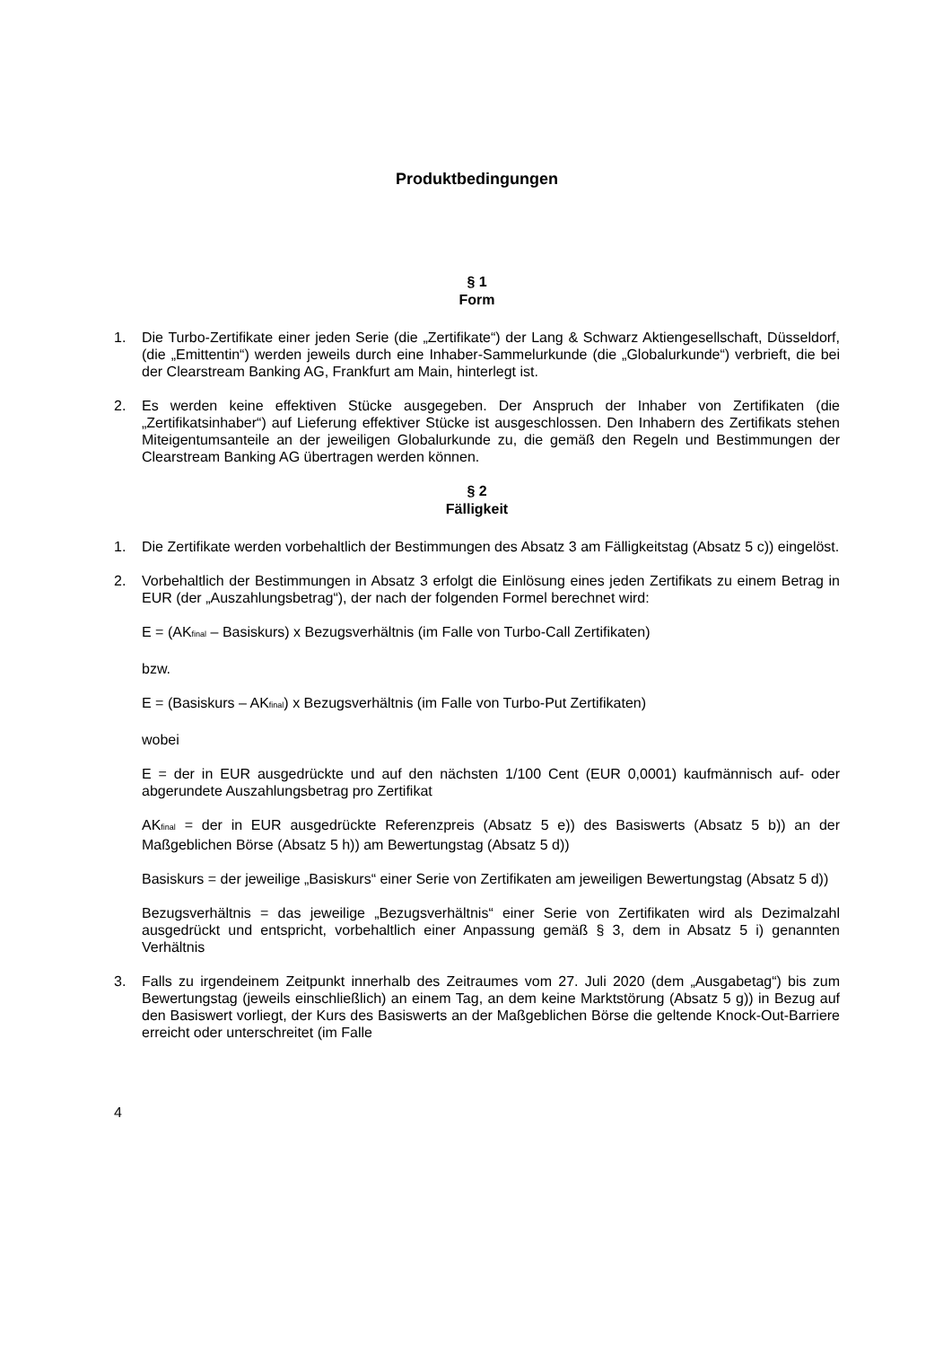Produktbedingungen
§ 1
Form
1. Die Turbo-Zertifikate einer jeden Serie (die „Zertifikate“) der Lang & Schwarz Aktiengesellschaft, Düsseldorf, (die „Emittentin“) werden jeweils durch eine Inhaber-Sammelurkunde (die „Globalurkunde“) verbrieft, die bei der Clearstream Banking AG, Frankfurt am Main, hinterlegt ist.
2. Es werden keine effektiven Stücke ausgegeben. Der Anspruch der Inhaber von Zertifikaten (die „Zertifikatsinhaber“) auf Lieferung effektiver Stücke ist ausgeschlossen. Den Inhabern des Zertifikats stehen Miteigentumsanteile an der jeweiligen Globalurkunde zu, die gemäß den Regeln und Bestimmungen der Clearstream Banking AG übertragen werden können.
§ 2
Fälligkeit
1. Die Zertifikate werden vorbehaltlich der Bestimmungen des Absatz 3 am Fälligkeitstag (Absatz 5 c)) eingelöst.
2. Vorbehaltlich der Bestimmungen in Absatz 3 erfolgt die Einlösung eines jeden Zertifikats zu einem Betrag in EUR (der „Auszahlungsbetrag“), der nach der folgenden Formel berechnet wird:
E = (AK<sub>final</sub> – Basiskurs) x Bezugsverhältnis (im Falle von Turbo-Call Zertifikaten)
bzw.
E = (Basiskurs – AK<sub>final</sub>) x Bezugsverhältnis (im Falle von Turbo-Put Zertifikaten)
wobei
E = der in EUR ausgedrückte und auf den nächsten 1/100 Cent (EUR 0,0001) kaufmännisch auf- oder abgerundete Auszahlungsbetrag pro Zertifikat
AK<sub>final</sub> = der in EUR ausgedrückte Referenzpreis (Absatz 5 e)) des Basiswerts (Absatz 5 b)) an der Maßgeblichen Börse (Absatz 5 h)) am Bewertungstag (Absatz 5 d))
Basiskurs = der jeweilige „Basiskurs“ einer Serie von Zertifikaten am jeweiligen Bewertungstag (Absatz 5 d))
Bezugsverhältnis = das jeweilige „Bezugsverhältnis“ einer Serie von Zertifikaten wird als Dezimalzahl ausgedrückt und entspricht, vorbehaltlich einer Anpassung gemäß § 3, dem in Absatz 5 i) genannten Verhältnis
3. Falls zu irgendeinem Zeitpunkt innerhalb des Zeitraumes vom 27. Juli 2020 (dem „Ausgabetag“) bis zum Bewertungstag (jeweils einschließlich) an einem Tag, an dem keine Marktstörung (Absatz 5 g)) in Bezug auf den Basiswert vorliegt, der Kurs des Basiswerts an der Maßgeblichen Börse die geltende Knock-Out-Barriere erreicht oder unterschreitet (im Falle
4